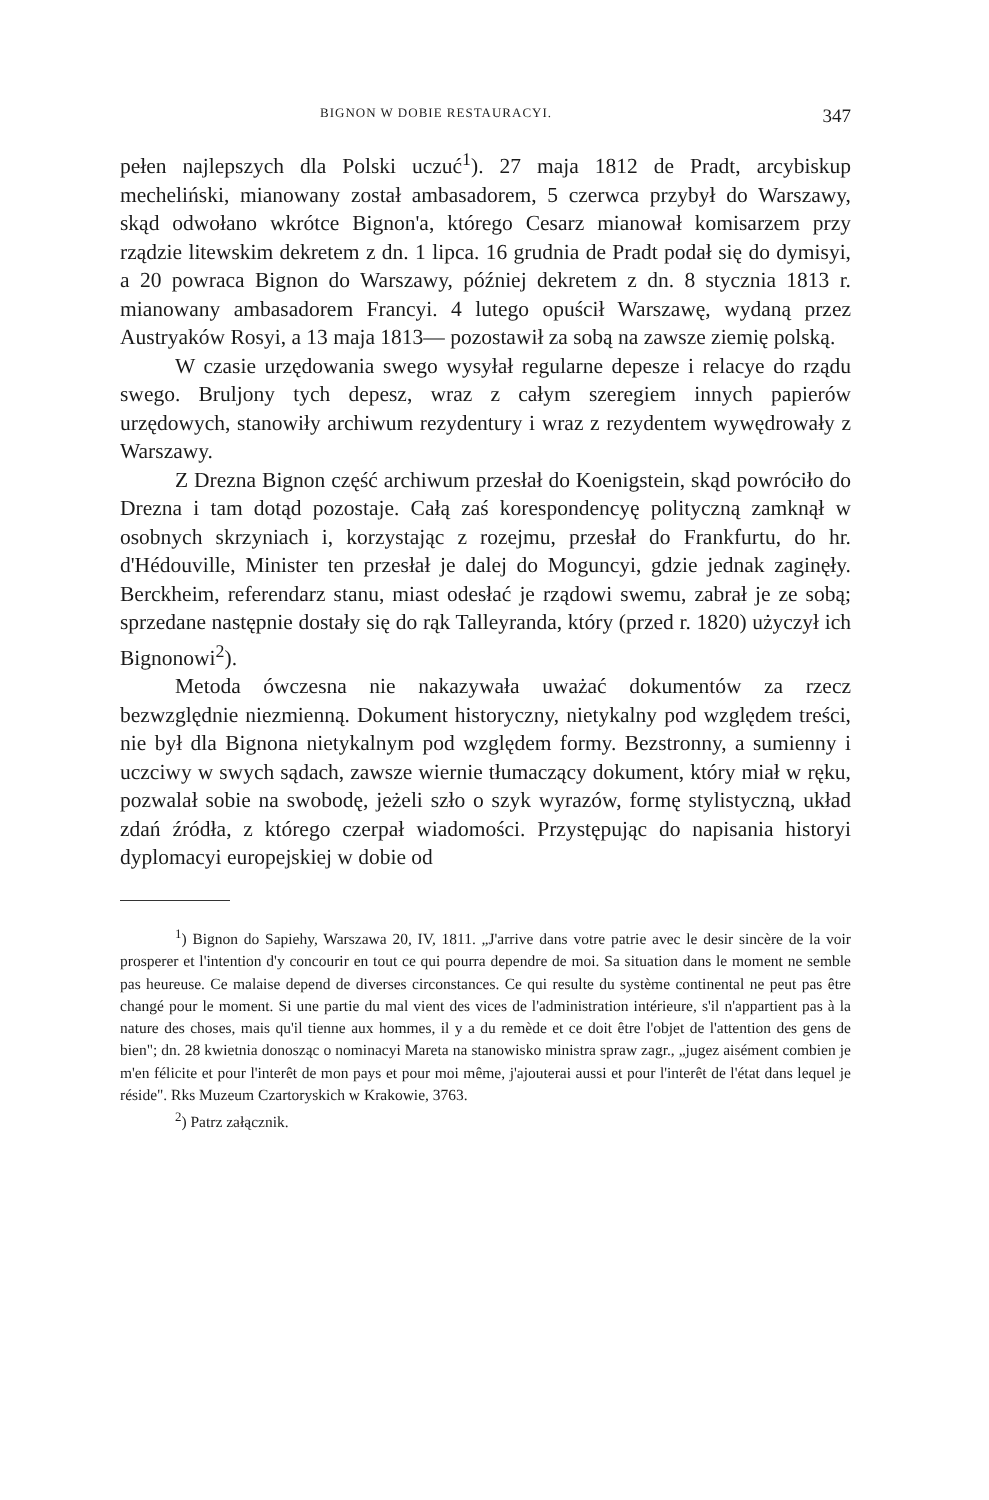BIGNON W DOBIE RESTAURACYI. 347
pełen najlepszych dla Polski uczuć<sup>1</sup>). 27 maja 1812 de Pradt, arcybiskup mecheliński, mianowany został ambasadorem, 5 czerwca przybył do Warszawy, skąd odwołano wkrótce Bignon'a, którego Cesarz mianował komisarzem przy rządzie litewskim dekretem z dn. 1 lipca. 16 grudnia de Pradt podał się do dymisyi, a 20 powraca Bignon do Warszawy, później dekretem z dn. 8 stycznia 1813 r. mianowany ambasadorem Francyi. 4 lutego opuścił Warszawę, wydaną przez Austryaków Rosyi, a 13 maja 1813— pozostawił za sobą na zawsze ziemię polską.
W czasie urzędowania swego wysyłał regularne depesze i relacye do rządu swego. Bruljony tych depesz, wraz z całym szeregiem innych papierów urzędowych, stanowiły archiwum rezydentury i wraz z rezydentem wywędrowały z Warszawy.
Z Drezna Bignon część archiwum przesłał do Koenigstein, skąd powróciło do Drezna i tam dotąd pozostaje. Całą zaś korespondencyę polityczną zamknął w osobnych skrzyniach i, korzystając z rozejmu, przesłał do Frankfurtu, do hr. d'Hédouville, Minister ten przesłał je dalej do Moguncyi, gdzie jednak zaginęły. Berckheim, referendarz stanu, miast odesłać je rządowi swemu, zabrał je ze sobą; sprzedane następnie dostały się do rąk Talleyranda, który (przed r. 1820) użyczył ich Bignonowi<sup>2</sup>).
Metoda ówczesna nie nakazywała uważać dokumentów za rzecz bezwzględnie niezmienną. Dokument historyczny, nietykalny pod względem treści, nie był dla Bignona nietykalnym pod względem formy. Bezstronny, a sumienny i uczciwy w swych sądach, zawsze wiernie tłumaczący dokument, który miał w ręku, pozwalał sobie na swobodę, jeżeli szło o szyk wyrazów, formę stylistyczną, układ zdań źródła, z którego czerpał wiadomości. Przystępując do napisania historyi dyplomacyi europejskiej w dobie od
<sup>1</sup>) Bignon do Sapiehy, Warszawa 20, IV, 1811. „J'arrive dans votre patrie avec le desir sincère de la voir prosperer et l'intention d'y concourir en tout ce qui pourra dependre de moi. Sa situation dans le moment ne semble pas heureuse. Ce malaise depend de diverses circonstances. Ce qui resulte du système continental ne peut pas être changé pour le moment. Si une partie du mal vient des vices de l'administration intérieure, s'il n'appartient pas à la nature des choses, mais qu'il tienne aux hommes, il y a du remède et ce doit être l'objet de l'attention des gens de bien"; dn. 28 kwietnia donosząc o nominacyi Mareta na stanowisko ministra spraw zagr., „jugez aisément combien je m'en félicite et pour l'interêt de mon pays et pour moi même, j'ajouterai aussi et pour l'interêt de l'état dans lequel je réside". Rks Muzeum Czartoryskich w Krakowie, 3763.
<sup>2</sup>) Patrz załącznik.